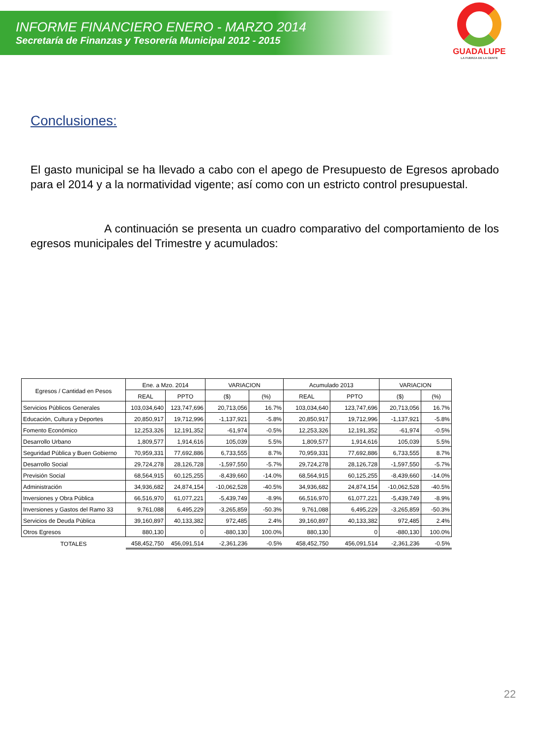INFORME FINANCIERO ENERO - MARZO 2014
Secretaría de Finanzas y Tesorería Municipal 2012 - 2015
GUADALUPE
LA FUERZA DE LA GENTE
Conclusiones:
El gasto municipal se ha llevado a cabo con el apego de Presupuesto de Egresos aprobado para el 2014 y a la normatividad vigente; así como con un estricto control presupuestal.
A continuación se presenta un cuadro comparativo del comportamiento de los egresos municipales del Trimestre y acumulados:
| Egresos / Cantidad en Pesos | Ene. a Mzo. 2014 | | VARIACION | | Acumulado 2013 | | VARIACION | |
| --- | --- | --- | --- | --- | --- | --- | --- | --- |
| | REAL | PPTO | ($) | (%) | REAL | PPTO | ($) | (%) |
| Servicios Públicos Generales | 103,034,640 | 123,747,696 | 20,713,056 | 16.7% | 103,034,640 | 123,747,696 | 20,713,056 | 16.7% |
| Educación, Cultura y Deportes | 20,850,917 | 19,712,996 | -1,137,921 | -5.8% | 20,850,917 | 19,712,996 | -1,137,921 | -5.8% |
| Fomento Económico | 12,253,326 | 12,191,352 | -61,974 | -0.5% | 12,253,326 | 12,191,352 | -61,974 | -0.5% |
| Desarrollo Urbano | 1,809,577 | 1,914,616 | 105,039 | 5.5% | 1,809,577 | 1,914,616 | 105,039 | 5.5% |
| Seguridad Pública y Buen Gobierno | 70,959,331 | 77,692,886 | 6,733,555 | 8.7% | 70,959,331 | 77,692,886 | 6,733,555 | 8.7% |
| Desarrollo Social | 29,724,278 | 28,126,728 | -1,597,550 | -5.7% | 29,724,278 | 28,126,728 | -1,597,550 | -5.7% |
| Previsión Social | 68,564,915 | 60,125,255 | -8,439,660 | -14.0% | 68,564,915 | 60,125,255 | -8,439,660 | -14.0% |
| Administración | 34,936,682 | 24,874,154 | -10,062,528 | -40.5% | 34,936,682 | 24,874,154 | -10,062,528 | -40.5% |
| Inversiones y Obra Pública | 66,516,970 | 61,077,221 | -5,439,749 | -8.9% | 66,516,970 | 61,077,221 | -5,439,749 | -8.9% |
| Inversiones y Gastos del Ramo 33 | 9,761,088 | 6,495,229 | -3,265,859 | -50.3% | 9,761,088 | 6,495,229 | -3,265,859 | -50.3% |
| Servicios de Deuda Pública | 39,160,897 | 40,133,382 | 972,485 | 2.4% | 39,160,897 | 40,133,382 | 972,485 | 2.4% |
| Otros Egresos | 880,130 | 0 | -880,130 | 100.0% | 880,130 | 0 | -880,130 | 100.0% |
| TOTALES | 458,452,750 | 456,091,514 | -2,361,236 | -0.5% | 458,452,750 | 456,091,514 | -2,361,236 | -0.5% |
22